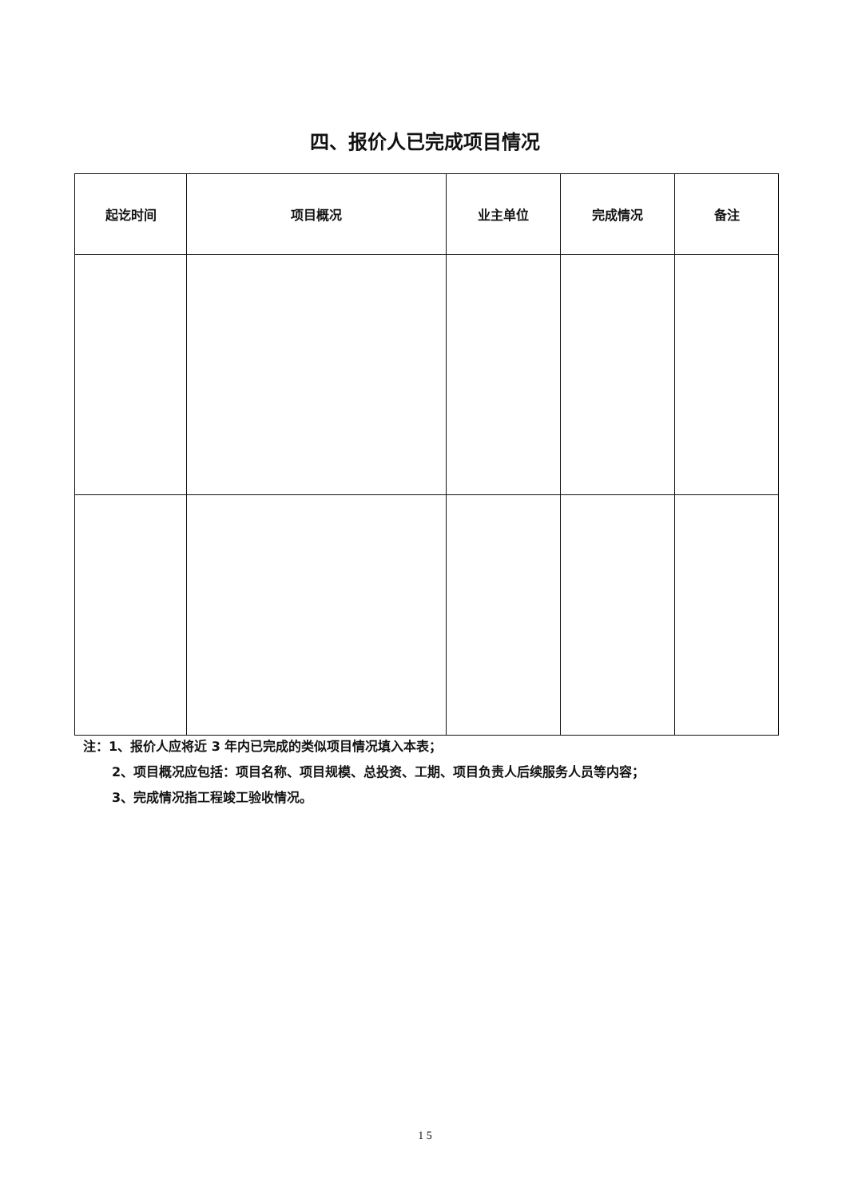四、报价人已完成项目情况
| 起讫时间 | 项目概况 | 业主单位 | 完成情况 | 备注 |
| --- | --- | --- | --- | --- |
注：1、报价人应将近 3 年内已完成的类似项目情况填入本表；
2、项目概况应包括：项目名称、项目规模、总投资、工期、项目负责人后续服务人员等内容；
3、完成情况指工程竣工验收情况。
1 5